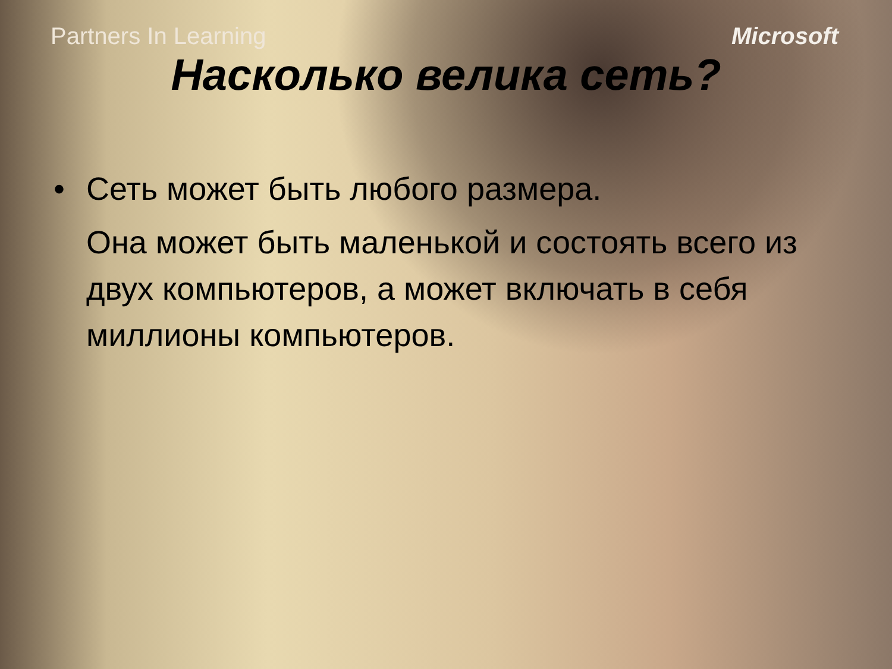Partners In Learning Microsoft
Насколько велика сеть?
• Сеть может быть любого размера.
Она может быть маленькой и состоять всего из двух компьютеров, а может включать в себя миллионы компьютеров.